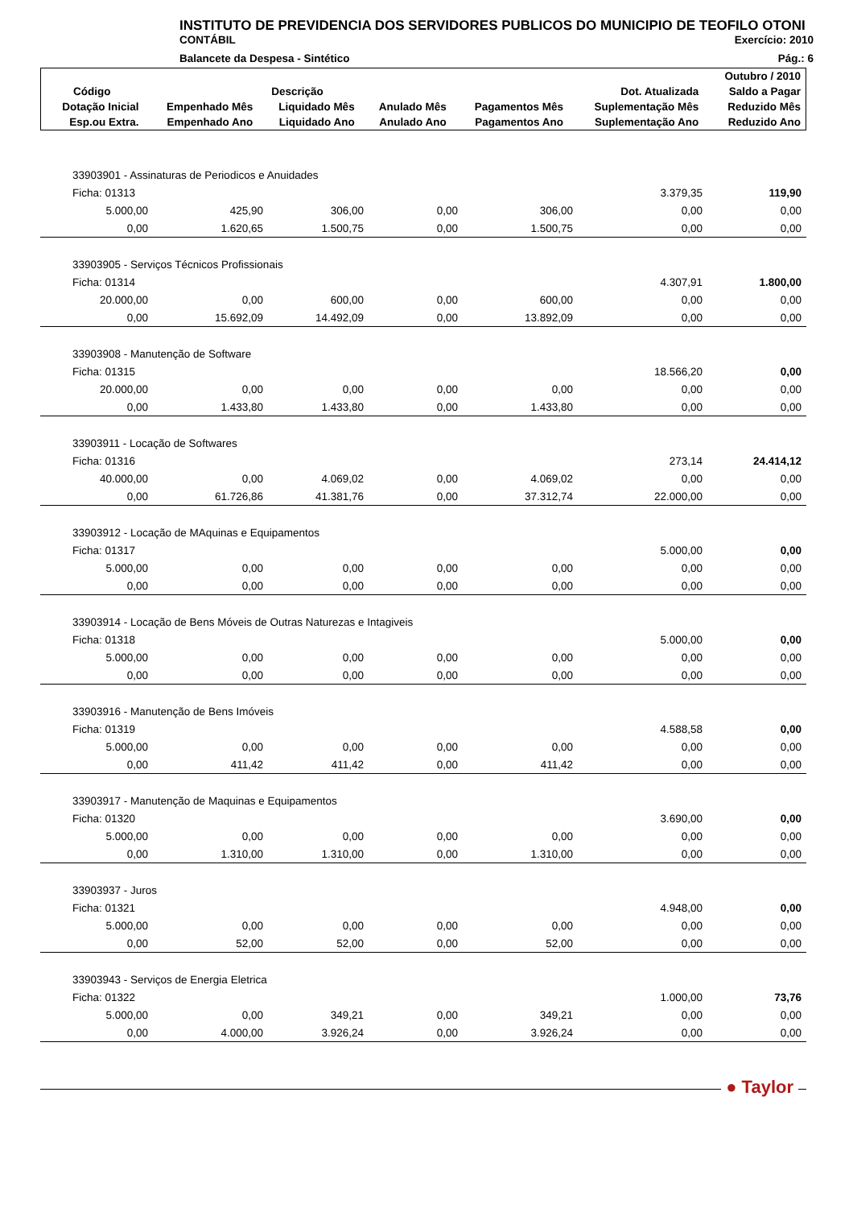INSTITUTO DE PREVIDENCIA DOS SERVIDORES PUBLICOS DO MUNICIPIO DE TEOFILO OTONI
CONTÁBIL Exercício: 2010
Balancete da Despesa - Sintético Pág.: 6
| | | | | | | Outubro / 2010 |
| --- | --- | --- | --- | --- | --- | --- |
| Código | Descrição | | | | Dot. Atualizada | Saldo a Pagar |
| Dotação Inicial | Empenhado Mês | Liquidado Mês | Anulado Mês | Pagamentos Mês | Suplementação Mês | Reduzido Mês |
| Esp.ou Extra. | Empenhado Ano | Liquidado Ano | Anulado Ano | Pagamentos Ano | Suplementação Ano | Reduzido Ano |
| 33903901 - Assinaturas de Periodicos e Anuidades | | | | | | |
| Ficha: 01313 | | | | | 3.379,35 | 119,90 |
| 5.000,00 | 425,90 | 306,00 | 0,00 | 306,00 | 0,00 | 0,00 |
| 0,00 | 1.620,65 | 1.500,75 | 0,00 | 1.500,75 | 0,00 | 0,00 |
| 33903905 - Serviços Técnicos Profissionais | | | | | | |
| Ficha: 01314 | | | | | 4.307,91 | 1.800,00 |
| 20.000,00 | 0,00 | 600,00 | 0,00 | 600,00 | 0,00 | 0,00 |
| 0,00 | 15.692,09 | 14.492,09 | 0,00 | 13.892,09 | 0,00 | 0,00 |
| 33903908 - Manutenção de Software | | | | | | |
| Ficha: 01315 | | | | | 18.566,20 | 0,00 |
| 20.000,00 | 0,00 | 0,00 | 0,00 | 0,00 | 0,00 | 0,00 |
| 0,00 | 1.433,80 | 1.433,80 | 0,00 | 1.433,80 | 0,00 | 0,00 |
| 33903911 - Locação de Softwares | | | | | | |
| Ficha: 01316 | | | | | 273,14 | 24.414,12 |
| 40.000,00 | 0,00 | 4.069,02 | 0,00 | 4.069,02 | 0,00 | 0,00 |
| 0,00 | 61.726,86 | 41.381,76 | 0,00 | 37.312,74 | 22.000,00 | 0,00 |
| 33903912 - Locação de MAquinas e Equipamentos | | | | | | |
| Ficha: 01317 | | | | | 5.000,00 | 0,00 |
| 5.000,00 | 0,00 | 0,00 | 0,00 | 0,00 | 0,00 | 0,00 |
| 0,00 | 0,00 | 0,00 | 0,00 | 0,00 | 0,00 | 0,00 |
| 33903914 - Locação de Bens Móveis de Outras Naturezas e Intagiveis | | | | | | |
| Ficha: 01318 | | | | | 5.000,00 | 0,00 |
| 5.000,00 | 0,00 | 0,00 | 0,00 | 0,00 | 0,00 | 0,00 |
| 0,00 | 0,00 | 0,00 | 0,00 | 0,00 | 0,00 | 0,00 |
| 33903916 - Manutenção de Bens Imóveis | | | | | | |
| Ficha: 01319 | | | | | 4.588,58 | 0,00 |
| 5.000,00 | 0,00 | 0,00 | 0,00 | 0,00 | 0,00 | 0,00 |
| 0,00 | 411,42 | 411,42 | 0,00 | 411,42 | 0,00 | 0,00 |
| 33903917 - Manutenção de Maquinas e Equipamentos | | | | | | |
| Ficha: 01320 | | | | | 3.690,00 | 0,00 |
| 5.000,00 | 0,00 | 0,00 | 0,00 | 0,00 | 0,00 | 0,00 |
| 0,00 | 1.310,00 | 1.310,00 | 0,00 | 1.310,00 | 0,00 | 0,00 |
| 33903937 - Juros | | | | | | |
| Ficha: 01321 | | | | | 4.948,00 | 0,00 |
| 5.000,00 | 0,00 | 0,00 | 0,00 | 0,00 | 0,00 | 0,00 |
| 0,00 | 52,00 | 52,00 | 0,00 | 52,00 | 0,00 | 0,00 |
| 33903943 - Serviços de Energia Eletrica | | | | | | |
| Ficha: 01322 | | | | | 1.000,00 | 73,76 |
| 5.000,00 | 0,00 | 349,21 | 0,00 | 349,21 | 0,00 | 0,00 |
| 0,00 | 4.000,00 | 3.926,24 | 0,00 | 3.926,24 | 0,00 | 0,00 |
● Taylor